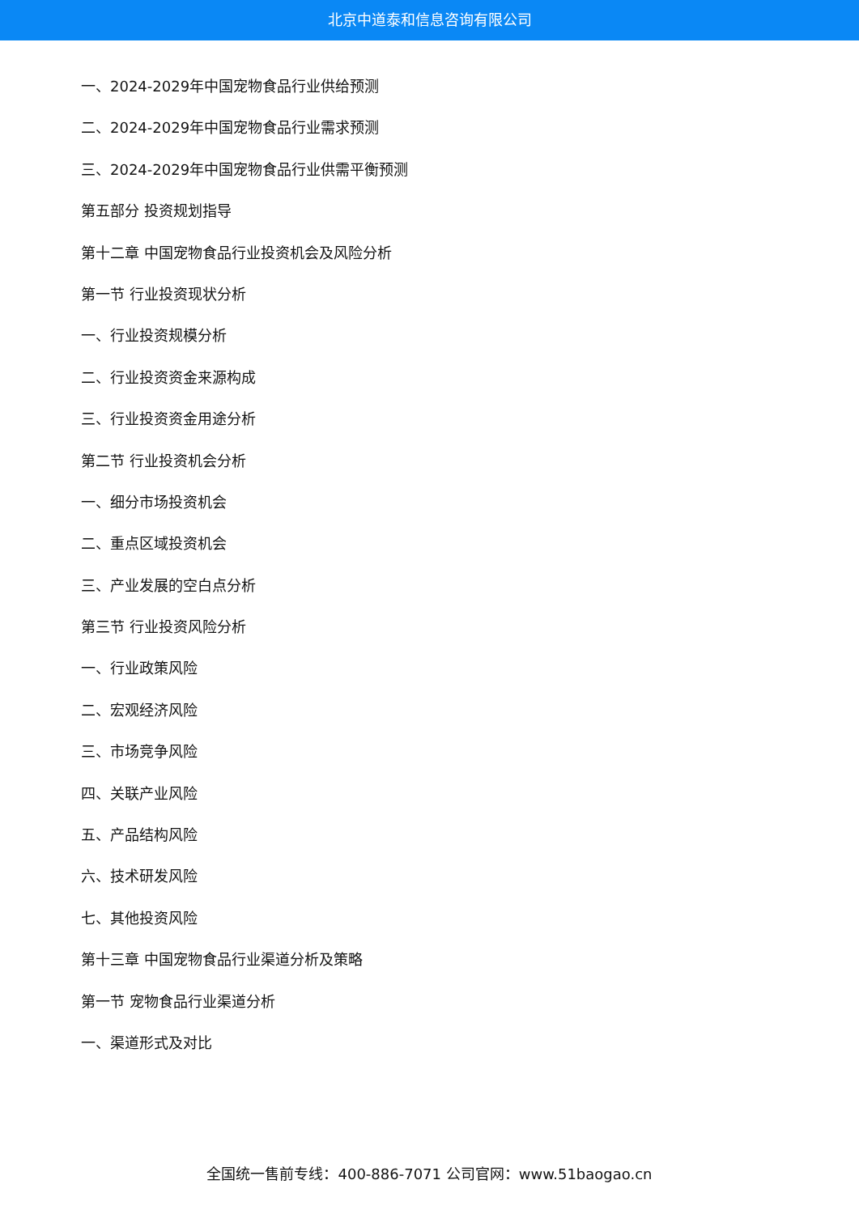北京中道泰和信息咨询有限公司
一、2024-2029年中国宠物食品行业供给预测
二、2024-2029年中国宠物食品行业需求预测
三、2024-2029年中国宠物食品行业供需平衡预测
第五部分 投资规划指导
第十二章 中国宠物食品行业投资机会及风险分析
第一节 行业投资现状分析
一、行业投资规模分析
二、行业投资资金来源构成
三、行业投资资金用途分析
第二节 行业投资机会分析
一、细分市场投资机会
二、重点区域投资机会
三、产业发展的空白点分析
第三节 行业投资风险分析
一、行业政策风险
二、宏观经济风险
三、市场竞争风险
四、关联产业风险
五、产品结构风险
六、技术研发风险
七、其他投资风险
第十三章 中国宠物食品行业渠道分析及策略
第一节 宠物食品行业渠道分析
一、渠道形式及对比
全国统一售前专线：400-886-7071 公司官网：www.51baogao.cn